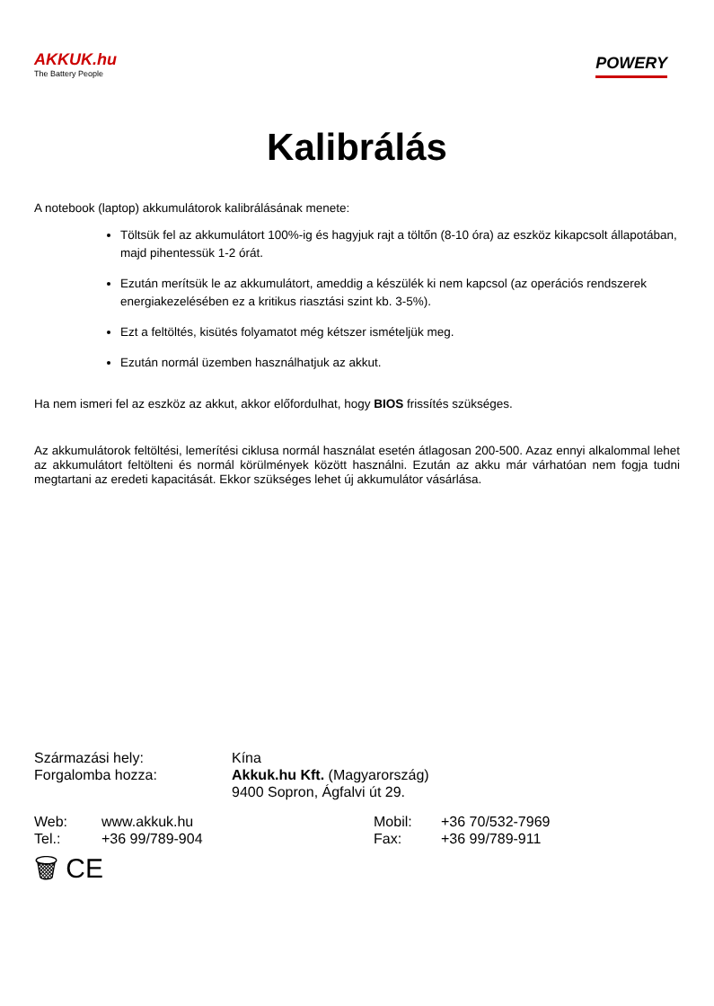AKKUK.hu
The Battery People
POWERY
Kalibrálás
A notebook (laptop) akkumulátorok kalibrálásának menete:
Töltsük fel az akkumulátort 100%-ig és hagyjuk rajt a töltőn (8-10 óra) az eszköz kikapcsolt állapotában, majd pihentessük 1-2 órát.
Ezután merítsük le az akkumulátort, ameddig a készülék ki nem kapcsol (az operációs rendszerek energiakezelésében ez a kritikus riasztási szint kb. 3-5%).
Ezt a feltöltés, kisütés folyamatot még kétszer ismételjük meg.
Ezután normál üzemben használhatjuk az akkut.
Ha nem ismeri fel az eszköz az akkut, akkor előfordulhat, hogy BIOS frissítés szükséges.
Az akkumulátorok feltöltési, lemerítési ciklusa normál használat esetén átlagosan 200-500. Azaz ennyi alkalommal lehet az akkumulátort feltölteni és normál körülmények között használni. Ezután az akku már várhatóan nem fogja tudni megtartani az eredeti kapacitását. Ekkor szükséges lehet új akkumulátor vásárlása.
Származási hely: Kína
Forgalomba hozza: Akkuk.hu Kft. (Magyarország)
9400 Sopron, Ágfalvi út 29.
Web: www.akkuk.hu Mobil: +36 70/532-7969
Tel.: +36 99/789-904 Fax: +36 99/789-911
🗑 CE